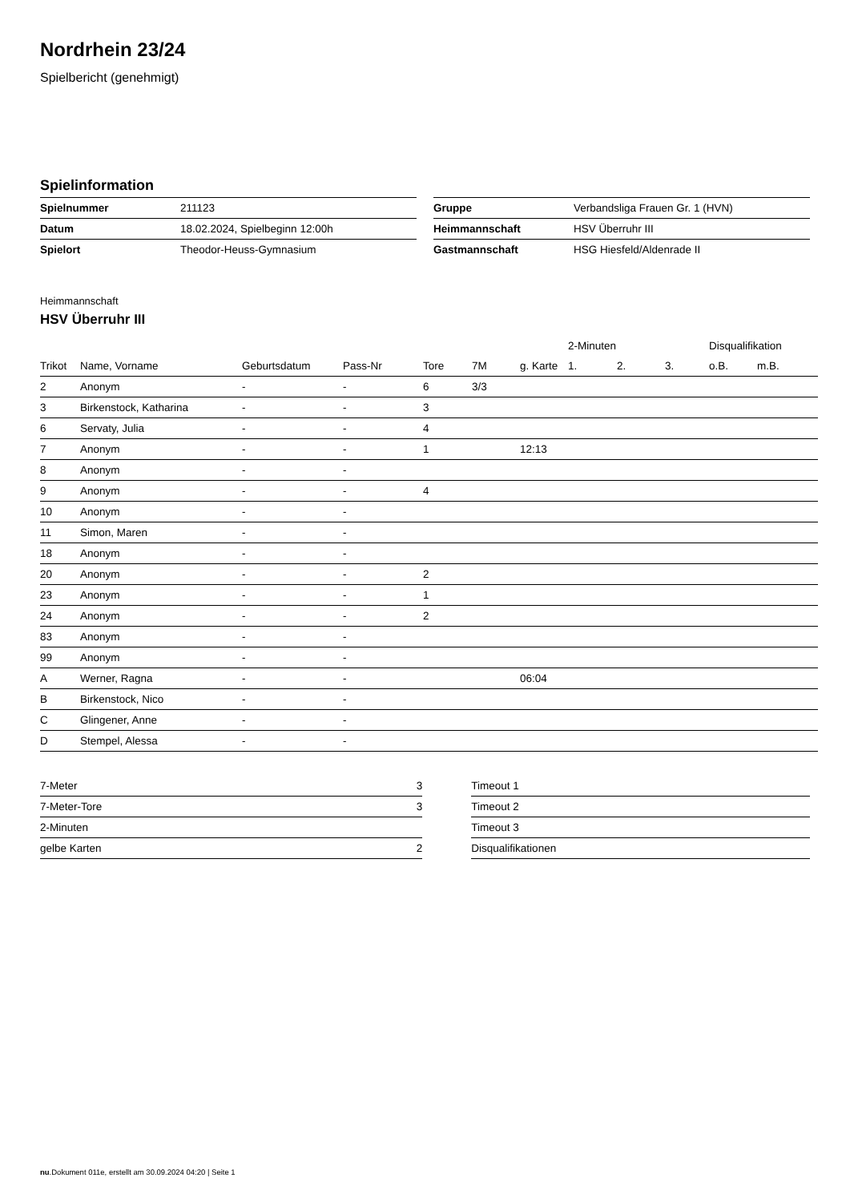Nordrhein 23/24
Spielbericht (genehmigt)
Spielinformation
| Spielnummer | 211123 |
| Datum | 18.02.2024, Spielbeginn 12:00h |
| Spielort | Theodor-Heuss-Gymnasium |
| Gruppe | Verbandsliga Frauen Gr. 1 (HVN) |
| Heimmannschaft | HSV Überruhr III |
| Gastmannschaft | HSG Hiesfeld/Aldenrade II |
Heimmannschaft
HSV Überruhr III
| | | | | | | | 2-Minuten | | | Disqualifikation | |
| --- | --- | --- | --- | --- | --- | --- | --- | --- | --- | --- | --- |
| Trikot | Name, Vorname | Geburtsdatum | Pass-Nr | Tore | 7M | g. Karte | 1. | 2. | 3. | o.B. | m.B. |
| 2 | Anonym | - | - | 6 | 3/3 | | | | | | |
| 3 | Birkenstock, Katharina | - | - | 3 | | | | | | | |
| 6 | Servaty, Julia | - | - | 4 | | | | | | | |
| 7 | Anonym | - | - | 1 | | 12:13 | | | | | |
| 8 | Anonym | - | - | | | | | | | | |
| 9 | Anonym | - | - | 4 | | | | | | | |
| 10 | Anonym | - | - | | | | | | | | |
| 11 | Simon, Maren | - | - | | | | | | | | |
| 18 | Anonym | - | - | | | | | | | | |
| 20 | Anonym | - | - | 2 | | | | | | | |
| 23 | Anonym | - | - | 1 | | | | | | | |
| 24 | Anonym | - | - | 2 | | | | | | | |
| 83 | Anonym | - | - | | | | | | | | |
| 99 | Anonym | - | - | | | | | | | | |
| A | Werner, Ragna | - | - | | | 06:04 | | | | | |
| B | Birkenstock, Nico | - | - | | | | | | | | |
| C | Glingener, Anne | - | - | | | | | | | | |
| D | Stempel, Alessa | - | - | | | | | | | | |
| 7-Meter | 3 |
| 7-Meter-Tore | 3 |
| 2-Minuten | |
| gelbe Karten | 2 |
| Timeout 1 |
| Timeout 2 |
| Timeout 3 |
| Disqualifikationen |
nu.Dokument 011e, erstellt am 30.09.2024 04:20 | Seite 1